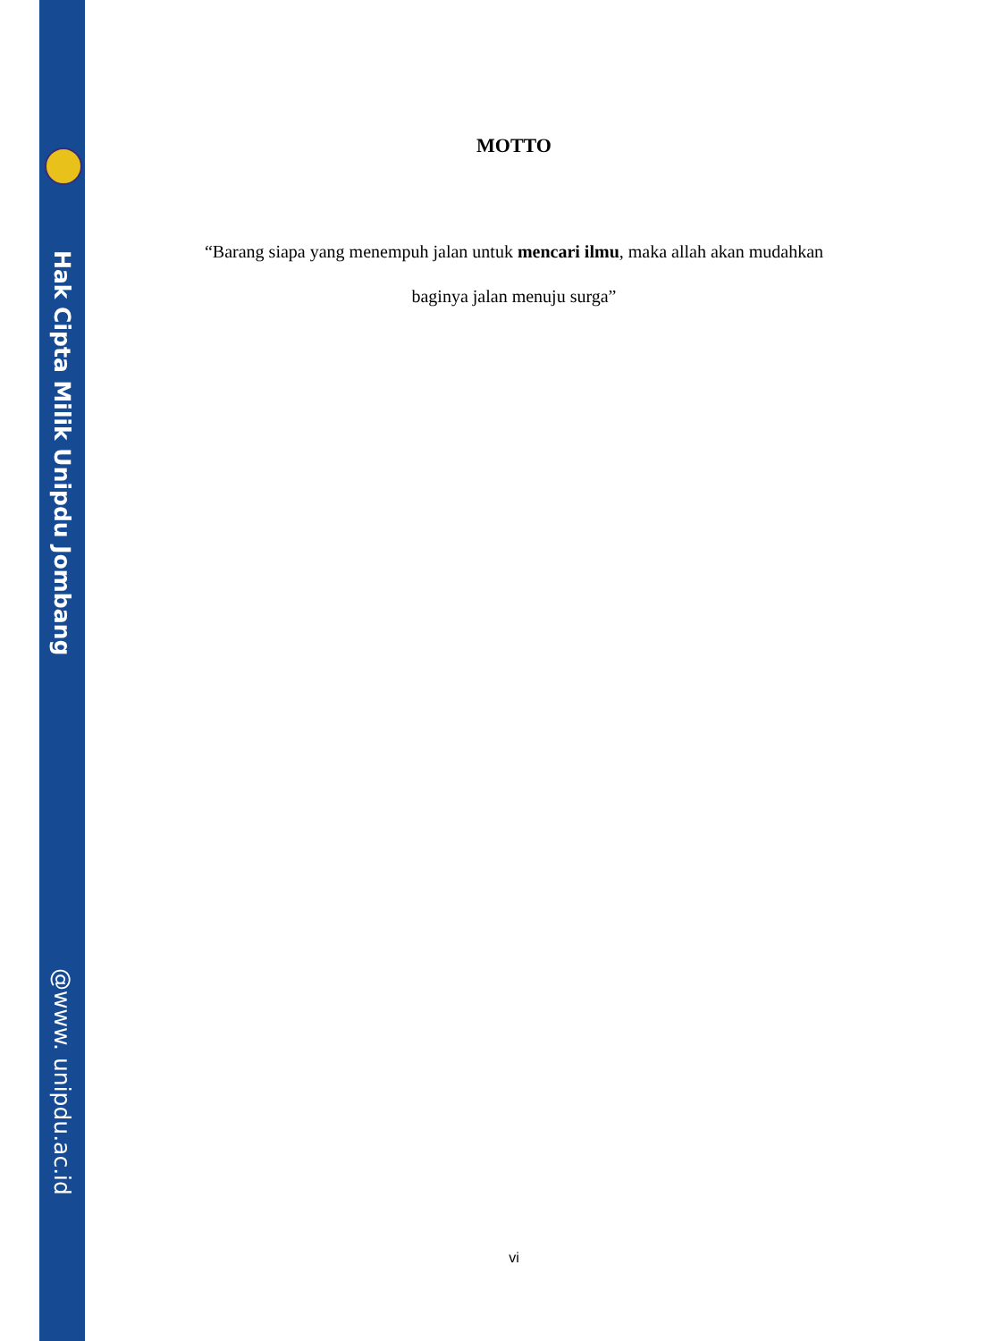Hak Cipta Milik Unipdu Jombang
@www. unipdu.ac.id
MOTTO
“Barang siapa yang menempuh jalan untuk mencari ilmu, maka allah akan mudahkan baginya jalan menuju surga”
vi